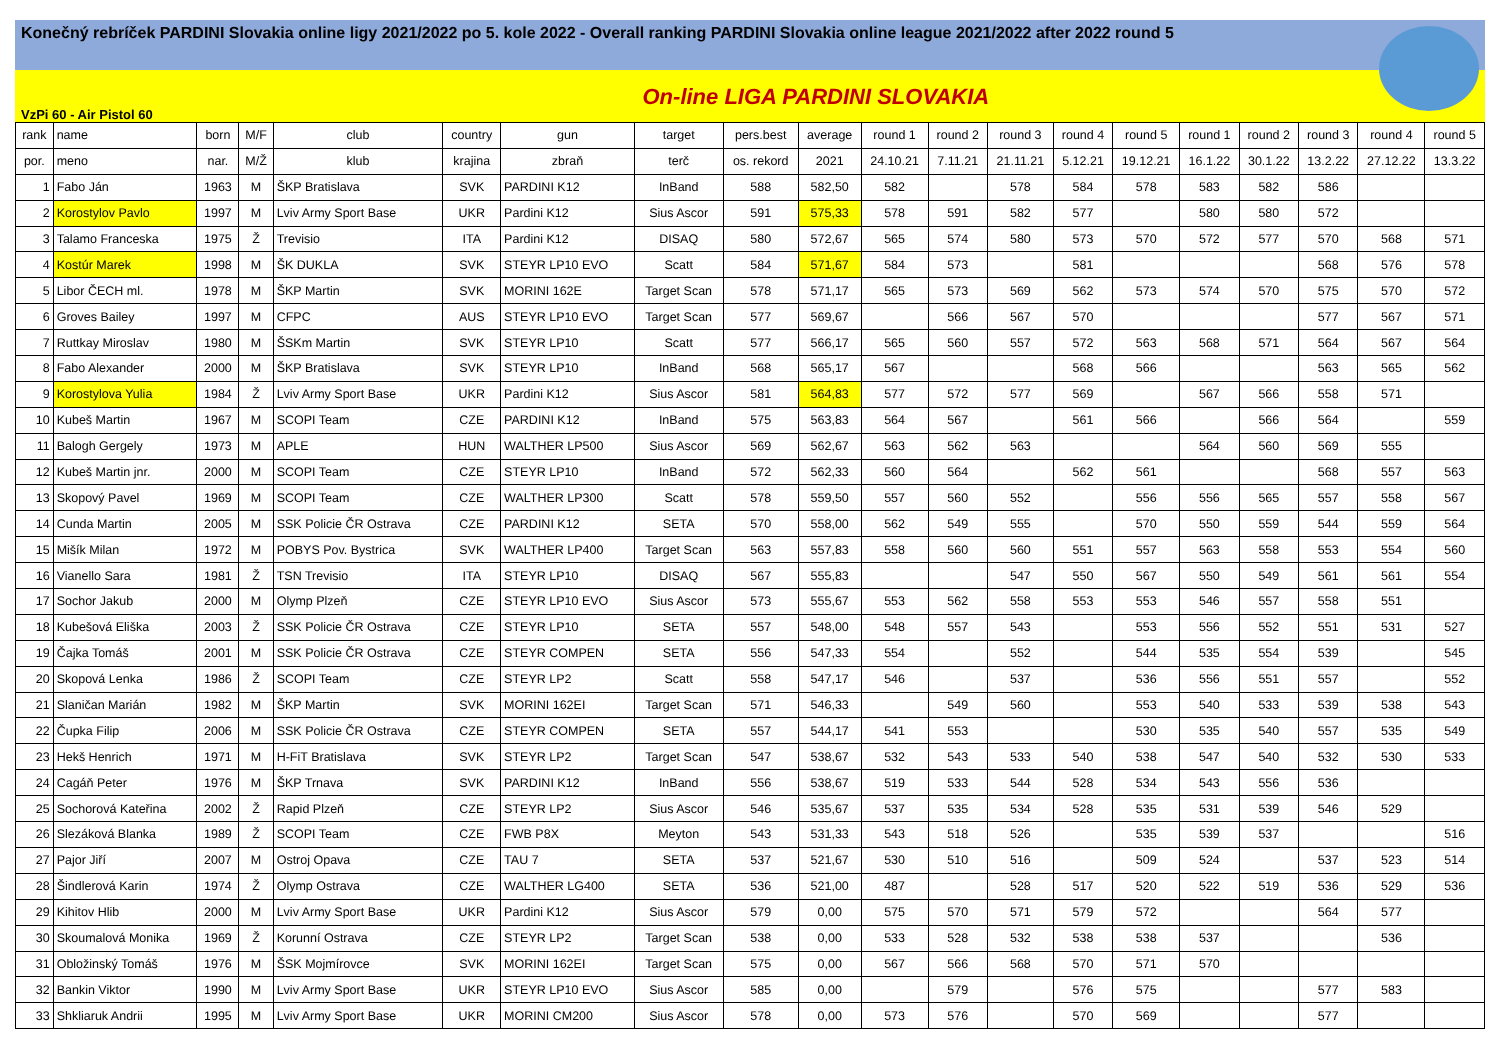Konečný rebríček PARDINI Slovakia online ligy 2021/2022 po 5. kole 2022 - Overall ranking PARDINI Slovakia online league 2021/2022 after 2022 round 5
VzPi 60 - Air Pistol 60 On-line LIGA PARDINI SLOVAKIA
| rank | name | born | M/F | club | country | gun | target | pers.best | average | round 1 | round 2 | round 3 | round 4 | round 5 | round 1 | round 2 | round 3 | round 4 | round 5 |
| --- | --- | --- | --- | --- | --- | --- | --- | --- | --- | --- | --- | --- | --- | --- | --- | --- | --- | --- | --- |
| por. | meno | nar. | M/Ž | klub | krajina | zbraň | terč | os. rekord | 2021 | 24.10.21 | 7.11.21 | 21.11.21 | 5.12.21 | 19.12.21 | 16.1.22 | 30.1.22 | 13.2.22 | 27.12.22 | 13.3.22 |
| 1 | Fabo Ján | 1963 | M | ŠKP Bratislava | SVK | PARDINI K12 | InBand | 588 | 582,50 | 582 | | 578 | 584 | 578 | 583 | 582 | 586 | | |
| 2 | Korostylov Pavlo | 1997 | M | Lviv Army Sport Base | UKR | Pardini K12 | Sius Ascor | 591 | 575,33 | 578 | 591 | 582 | 577 | | 580 | 580 | 572 | | |
| 3 | Talamo Franceska | 1975 | Ž | Trevisio | ITA | Pardini K12 | DISAQ | 580 | 572,67 | 565 | 574 | 580 | 573 | 570 | 572 | 577 | 570 | 568 | 571 |
| 4 | Kostúr Marek | 1998 | M | ŠK DUKLA | SVK | STEYR LP10 EVO | Scatt | 584 | 571,67 | 584 | 573 | | 581 | | | | 568 | 576 | 578 |
| 5 | Libor ČECH ml. | 1978 | M | ŠKP Martin | SVK | MORINI 162E | Target Scan | 578 | 571,17 | 565 | 573 | 569 | 562 | 573 | 574 | 570 | 575 | 570 | 572 |
| 6 | Groves Bailey | 1997 | M | CFPC | AUS | STEYR LP10 EVO | Target Scan | 577 | 569,67 | | 566 | 567 | 570 | | | | 577 | 567 | 571 |
| 7 | Ruttkay Miroslav | 1980 | M | ŠSKm Martin | SVK | STEYR LP10 | Scatt | 577 | 566,17 | 565 | 560 | 557 | 572 | 563 | 568 | 571 | 564 | 567 | 564 |
| 8 | Fabo Alexander | 2000 | M | ŠKP Bratislava | SVK | STEYR LP10 | InBand | 568 | 565,17 | 567 | | | 568 | 566 | | | 563 | 565 | 562 |
| 9 | Korostylova Yulia | 1984 | Ž | Lviv Army Sport Base | UKR | Pardini K12 | Sius Ascor | 581 | 564,83 | 577 | 572 | 577 | 569 | | 567 | 566 | 558 | 571 | |
| 10 | Kubeš Martin | 1967 | M | SCOPI Team | CZE | PARDINI K12 | InBand | 575 | 563,83 | 564 | 567 | | 561 | 566 | | 566 | 564 | | 559 |
| 11 | Balogh Gergely | 1973 | M | APLE | HUN | WALTHER LP500 | Sius Ascor | 569 | 562,67 | 563 | 562 | 563 | | | 564 | 560 | 569 | 555 | |
| 12 | Kubeš Martin jnr. | 2000 | M | SCOPI Team | CZE | STEYR LP10 | InBand | 572 | 562,33 | 560 | 564 | | 562 | 561 | | | 568 | 557 | 563 |
| 13 | Skopový Pavel | 1969 | M | SCOPI Team | CZE | WALTHER LP300 | Scatt | 578 | 559,50 | 557 | 560 | 552 | | 556 | 556 | 565 | 557 | 558 | 567 |
| 14 | Cunda Martin | 2005 | M | SSK Policie ČR Ostrava | CZE | PARDINI K12 | SETA | 570 | 558,00 | 562 | 549 | 555 | | 570 | 550 | 559 | 544 | 559 | 564 |
| 15 | Mišík Milan | 1972 | M | POBYS Pov. Bystrica | SVK | WALTHER LP400 | Target Scan | 563 | 557,83 | 558 | 560 | 560 | 551 | 557 | 563 | 558 | 553 | 554 | 560 |
| 16 | Vianello Sara | 1981 | Ž | TSN Trevisio | ITA | STEYR LP10 | DISAQ | 567 | 555,83 | | | 547 | 550 | 567 | 550 | 549 | 561 | 561 | 554 |
| 17 | Sochor Jakub | 2000 | M | Olymp Plzeň | CZE | STEYR LP10 EVO | Sius Ascor | 573 | 555,67 | 553 | 562 | 558 | 553 | 553 | 546 | 557 | 558 | 551 | |
| 18 | Kubešová Eliška | 2003 | Ž | SSK Policie ČR Ostrava | CZE | STEYR LP10 | SETA | 557 | 548,00 | 548 | 557 | 543 | | 553 | 556 | 552 | 551 | 531 | 527 |
| 19 | Čajka Tomáš | 2001 | M | SSK Policie ČR Ostrava | CZE | STEYR COMPEN | SETA | 556 | 547,33 | 554 | | 552 | | 544 | 535 | 554 | 539 | | 545 |
| 20 | Skopová Lenka | 1986 | Ž | SCOPI Team | CZE | STEYR LP2 | Scatt | 558 | 547,17 | 546 | | 537 | | 536 | 556 | 551 | 557 | | 552 |
| 21 | Slaničan Marián | 1982 | M | ŠKP Martin | SVK | MORINI 162EI | Target Scan | 571 | 546,33 | | 549 | 560 | | 553 | 540 | 533 | 539 | 538 | 543 |
| 22 | Čupka Filip | 2006 | M | SSK Policie ČR Ostrava | CZE | STEYR COMPEN | SETA | 557 | 544,17 | 541 | 553 | | | 530 | 535 | 540 | 557 | 535 | 549 |
| 23 | Hekš Henrich | 1971 | M | H-FiT Bratislava | SVK | STEYR LP2 | Target Scan | 547 | 538,67 | 532 | 543 | 533 | 540 | 538 | 547 | 540 | 532 | 530 | 533 |
| 24 | Cagáň Peter | 1976 | M | ŠKP Trnava | SVK | PARDINI K12 | InBand | 556 | 538,67 | 519 | 533 | 544 | 528 | 534 | 543 | 556 | 536 | | |
| 25 | Sochorová Kateřina | 2002 | Ž | Rapid Plzeň | CZE | STEYR LP2 | Sius Ascor | 546 | 535,67 | 537 | 535 | 534 | 528 | 535 | 531 | 539 | 546 | 529 | |
| 26 | Slezáková Blanka | 1989 | Ž | SCOPI Team | CZE | FWB P8X | Meyton | 543 | 531,33 | 543 | 518 | 526 | | 535 | 539 | 537 | | | 516 |
| 27 | Pajor Jiří | 2007 | M | Ostroj Opava | CZE | TAU 7 | SETA | 537 | 521,67 | 530 | 510 | 516 | | 509 | 524 | | 537 | 523 | 514 |
| 28 | Šindlerová Karin | 1974 | Ž | Olymp Ostrava | CZE | WALTHER LG400 | SETA | 536 | 521,00 | 487 | | 528 | 517 | 520 | 522 | 519 | 536 | 529 | 536 |
| 29 | Kihitov Hlib | 2000 | M | Lviv Army Sport Base | UKR | Pardini K12 | Sius Ascor | 579 | 0,00 | 575 | 570 | 571 | 579 | 572 | | | 564 | 577 | |
| 30 | Skoumalová Monika | 1969 | Ž | Korunní Ostrava | CZE | STEYR LP2 | Target Scan | 538 | 0,00 | 533 | 528 | 532 | 538 | 538 | 537 | | | 536 | |
| 31 | Obložinský Tomáš | 1976 | M | ŠSK Mojmírovce | SVK | MORINI 162EI | Target Scan | 575 | 0,00 | 567 | 566 | 568 | 570 | 571 | 570 | | | | |
| 32 | Bankin Viktor | 1990 | M | Lviv Army Sport Base | UKR | STEYR LP10 EVO | Sius Ascor | 585 | 0,00 | | 579 | | 576 | 575 | | | 577 | 583 | |
| 33 | Shkliaruk Andrii | 1995 | M | Lviv Army Sport Base | UKR | MORINI CM200 | Sius Ascor | 578 | 0,00 | 573 | 576 | | 570 | 569 | | | 577 | | |